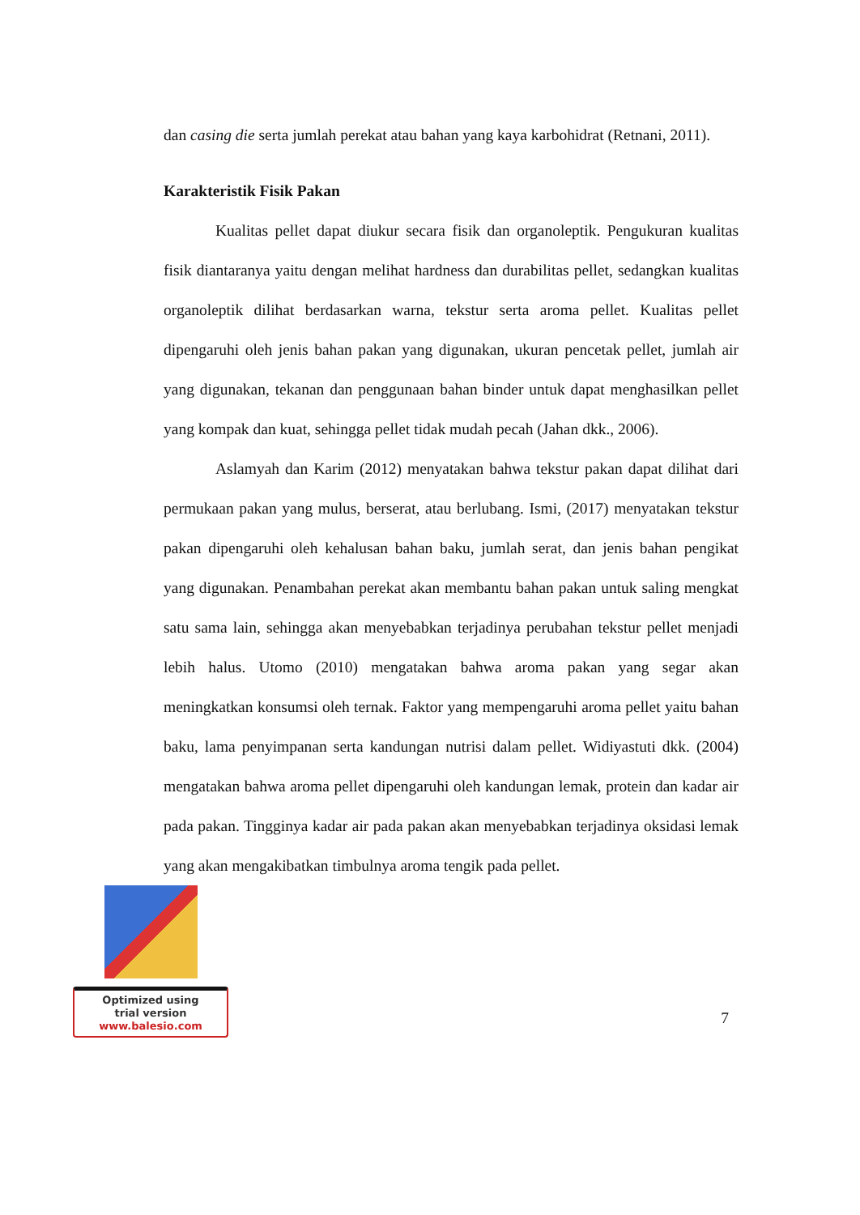dan casing die serta jumlah perekat atau bahan yang kaya karbohidrat (Retnani, 2011).
Karakteristik Fisik Pakan
Kualitas pellet dapat diukur secara fisik dan organoleptik. Pengukuran kualitas fisik diantaranya yaitu dengan melihat hardness dan durabilitas pellet, sedangkan kualitas organoleptik dilihat berdasarkan warna, tekstur serta aroma pellet. Kualitas pellet dipengaruhi oleh jenis bahan pakan yang digunakan, ukuran pencetak pellet, jumlah air yang digunakan, tekanan dan penggunaan bahan binder untuk dapat menghasilkan pellet yang kompak dan kuat, sehingga pellet tidak mudah pecah (Jahan dkk., 2006).
Aslamyah dan Karim (2012) menyatakan bahwa tekstur pakan dapat dilihat dari permukaan pakan yang mulus, berserat, atau berlubang. Ismi, (2017) menyatakan tekstur pakan dipengaruhi oleh kehalusan bahan baku, jumlah serat, dan jenis bahan pengikat yang digunakan. Penambahan perekat akan membantu bahan pakan untuk saling mengkat satu sama lain, sehingga akan menyebabkan terjadinya perubahan tekstur pellet menjadi lebih halus. Utomo (2010) mengatakan bahwa aroma pakan yang segar akan meningkatkan konsumsi oleh ternak. Faktor yang mempengaruhi aroma pellet yaitu bahan baku, lama penyimpanan serta kandungan nutrisi dalam pellet. Widiyastuti dkk. (2004) mengatakan bahwa aroma pellet dipengaruhi oleh kandungan lemak, protein dan kadar air pada pakan. Tingginya kadar air pada pakan akan menyebabkan terjadinya oksidasi lemak yang akan mengakibatkan timbulnya aroma tengik pada pellet.
Optimized using
trial version
www.balesio.com
7